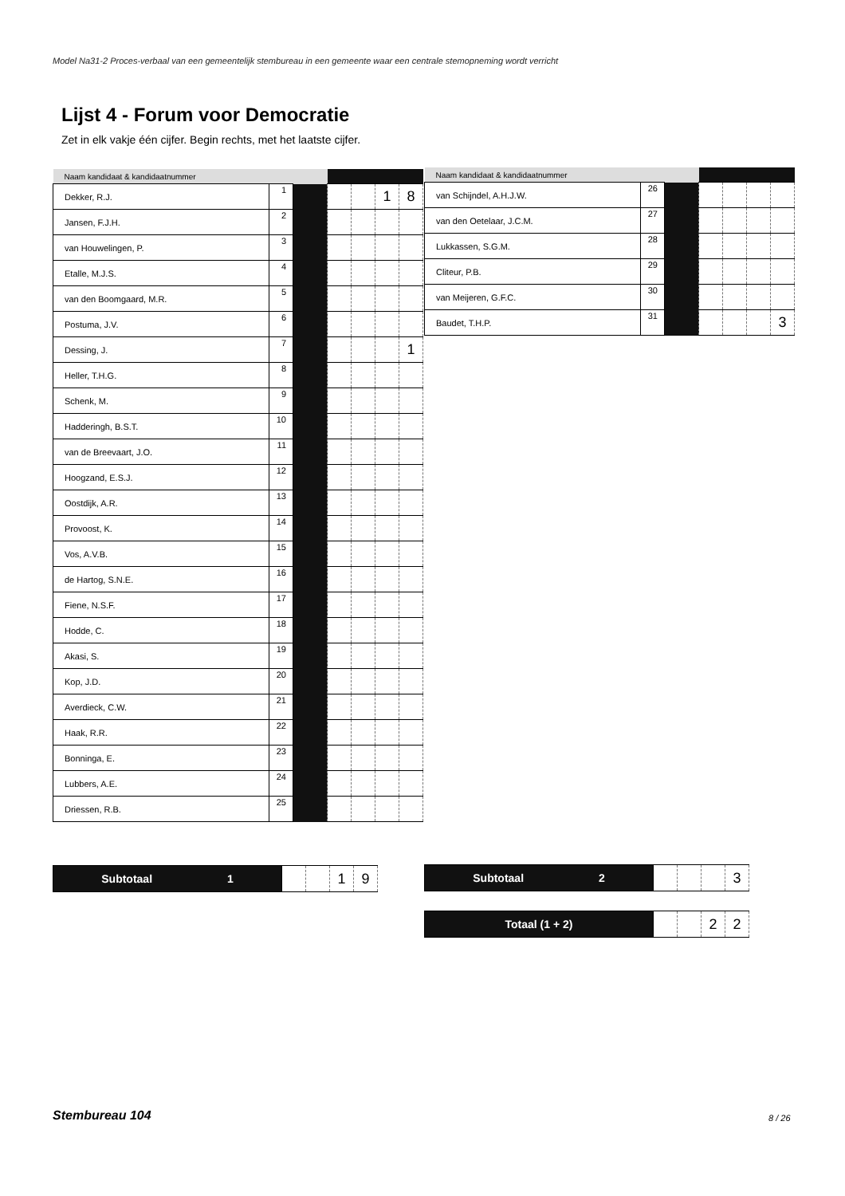Model Na31-2 Proces-verbaal van een gemeentelijk stembureau in een gemeente waar een centrale stemopneming wordt verricht
Lijst 4 - Forum voor Democratie
Zet in elk vakje één cijfer. Begin rechts, met het laatste cijfer.
| Naam kandidaat & kandidaatnummer | | | | | | |
| --- | --- | --- | --- | --- | --- | --- |
| Dekker, R.J. | 1 | | | | 1 | 8 |
| Jansen, F.J.H. | 2 | | | | | |
| van Houwelingen, P. | 3 | | | | | |
| Etalle, M.J.S. | 4 | | | | | |
| van den Boomgaard, M.R. | 5 | | | | | |
| Postuma, J.V. | 6 | | | | | |
| Dessing, J. | 7 | | | | | 1 |
| Heller, T.H.G. | 8 | | | | | |
| Schenk, M. | 9 | | | | | |
| Hadderingh, B.S.T. | 10 | | | | | |
| van de Breevaart, J.O. | 11 | | | | | |
| Hoogzand, E.S.J. | 12 | | | | | |
| Oostdijk, A.R. | 13 | | | | | |
| Provoost, K. | 14 | | | | | |
| Vos, A.V.B. | 15 | | | | | |
| de Hartog, S.N.E. | 16 | | | | | |
| Fiene, N.S.F. | 17 | | | | | |
| Hodde, C. | 18 | | | | | |
| Akasi, S. | 19 | | | | | |
| Kop, J.D. | 20 | | | | | |
| Averdieck, C.W. | 21 | | | | | |
| Haak, R.R. | 22 | | | | | |
| Bonninga, E. | 23 | | | | | |
| Lubbers, A.E. | 24 | | | | | |
| Driessen, R.B. | 25 | | | | | |
| Naam kandidaat & kandidaatnummer | | | | | | |
| --- | --- | --- | --- | --- | --- | --- |
| van Schijndel, A.H.J.W. | 26 | | | | | |
| van den Oetelaar, J.C.M. | 27 | | | | | |
| Lukkassen, S.G.M. | 28 | | | | | |
| Cliteur, P.B. | 29 | | | | | |
| van Meijeren, G.F.C. | 30 | | | | | |
| Baudet, T.H.P. | 31 | | | | | 3 |
| Subtotaal 1 | | | 1 | 9 |
| Subtotaal 2 | | | | 3 |
| Totaal (1 + 2) | | | 2 | 2 |
Stembureau 104 8 / 26